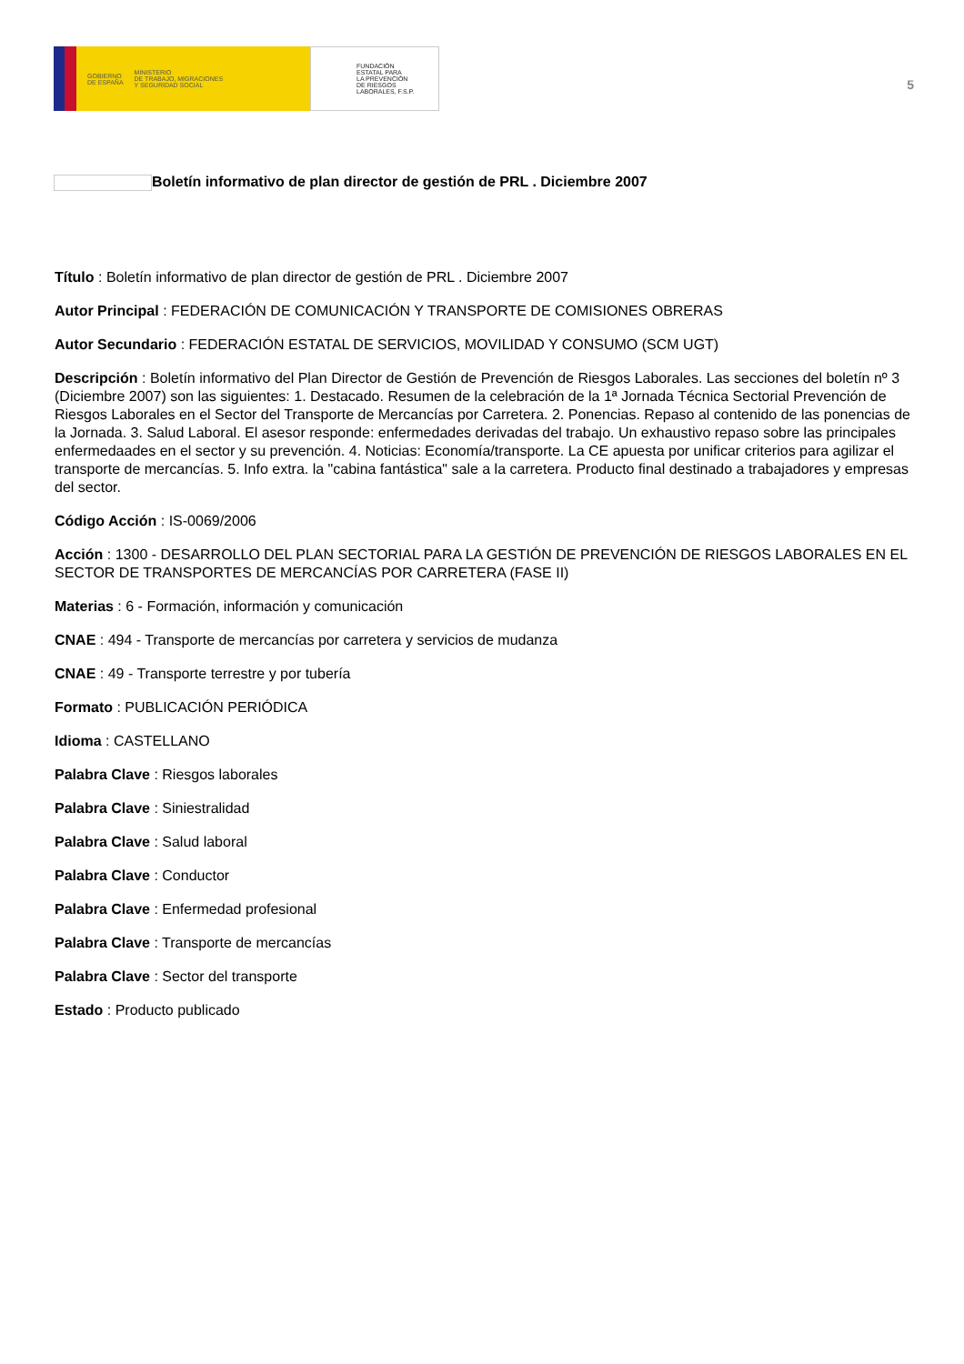GOBIERNO
DE ESPAÑA
MINISTERIO
DE TRABAJO, MIGRACIONES
Y SEGURIDAD SOCIAL
FUNDACIÓN
ESTATAL PARA
LA PREVENCIÓN
DE RIESGOS
LABORALES, F.S.P.
5
Boletín informativo de plan director de gestión de PRL . Diciembre 2007
Título : Boletín informativo de plan director de gestión de PRL . Diciembre 2007
Autor Principal : FEDERACIÓN DE COMUNICACIÓN Y TRANSPORTE DE COMISIONES OBRERAS
Autor Secundario : FEDERACIÓN ESTATAL DE SERVICIOS, MOVILIDAD Y CONSUMO (SCM UGT)
Descripción : Boletín informativo del Plan Director de Gestión de Prevención de Riesgos Laborales. Las secciones del boletín nº 3 (Diciembre 2007) son las siguientes: 1. Destacado. Resumen de la celebración de la 1ª Jornada Técnica Sectorial Prevención de Riesgos Laborales en el Sector del Transporte de Mercancías por Carretera. 2. Ponencias. Repaso al contenido de las ponencias de la Jornada. 3. Salud Laboral. El asesor responde: enfermedades derivadas del trabajo. Un exhaustivo repaso sobre las principales enfermedaades en el sector y su prevención. 4. Noticias: Economía/transporte. La CE apuesta por unificar criterios para agilizar el transporte de mercancías. 5. Info extra. la "cabina fantástica" sale a la carretera. Producto final destinado a trabajadores y empresas del sector.
Código Acción : IS-0069/2006
Acción : 1300 - DESARROLLO DEL PLAN SECTORIAL PARA LA GESTIÓN DE PREVENCIÓN DE RIESGOS LABORALES EN EL SECTOR DE TRANSPORTES DE MERCANCÍAS POR CARRETERA (FASE II)
Materias : 6 - Formación, información y comunicación
CNAE : 494 - Transporte de mercancías por carretera y servicios de mudanza
CNAE : 49 - Transporte terrestre y por tubería
Formato : PUBLICACIÓN PERIÓDICA
Idioma : CASTELLANO
Palabra Clave : Riesgos laborales
Palabra Clave : Siniestralidad
Palabra Clave : Salud laboral
Palabra Clave : Conductor
Palabra Clave : Enfermedad profesional
Palabra Clave : Transporte de mercancías
Palabra Clave : Sector del transporte
Estado : Producto publicado